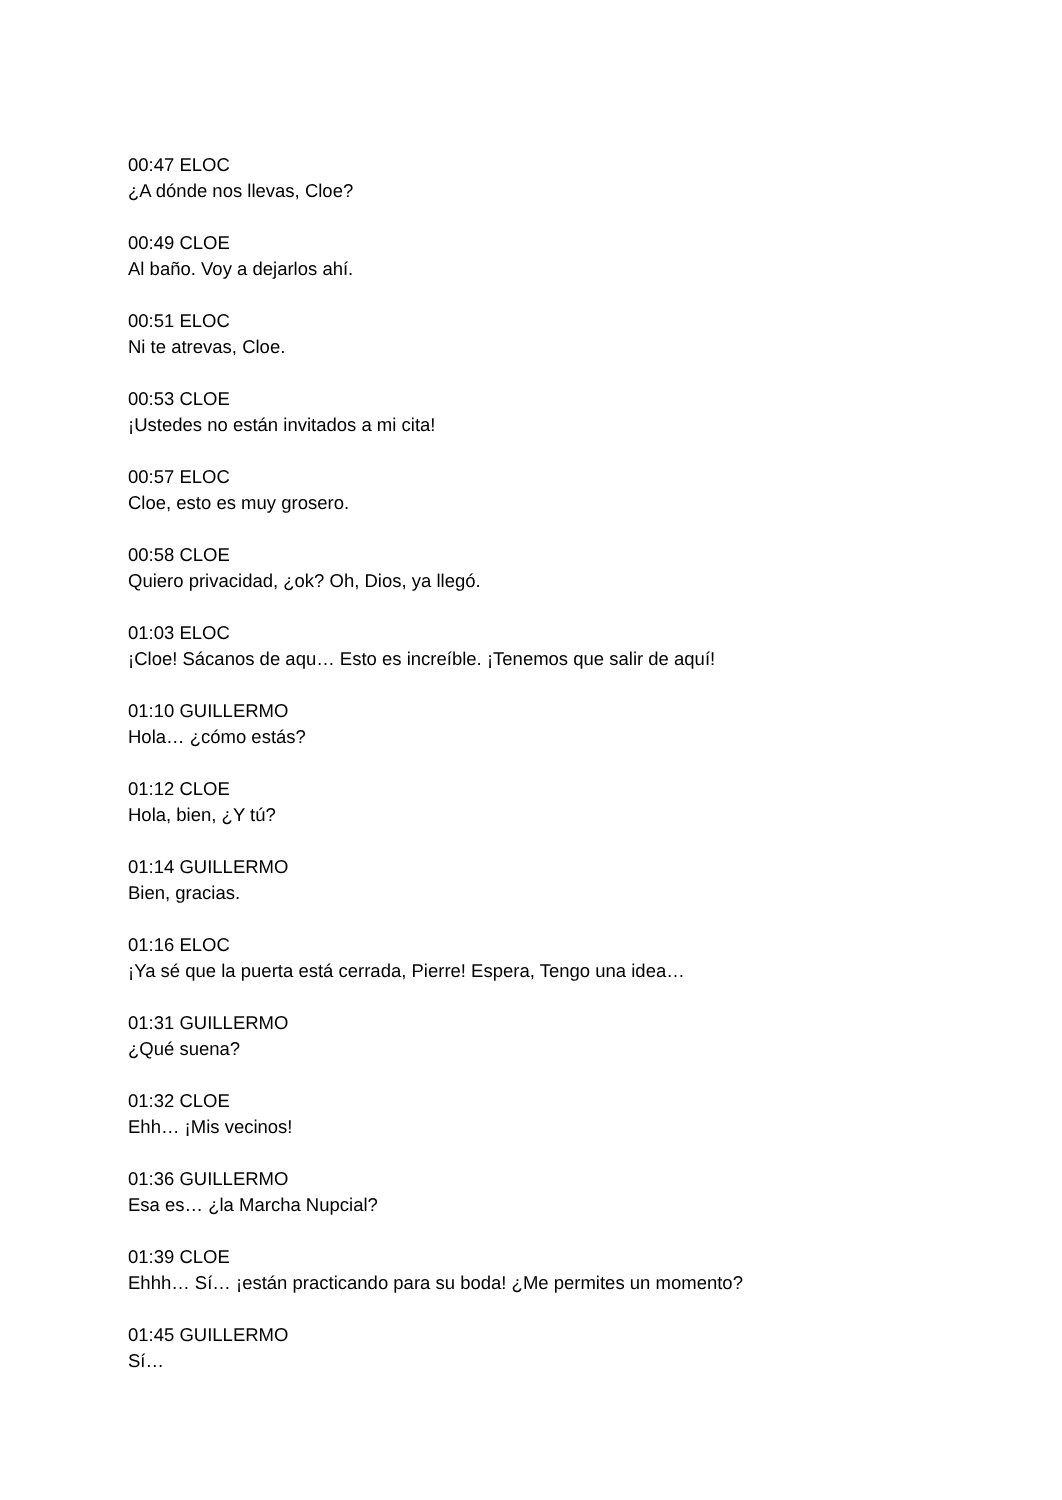00:47 ELOC
¿A dónde nos llevas, Cloe?
00:49 CLOE
Al baño. Voy a dejarlos ahí.
00:51 ELOC
Ni te atrevas, Cloe.
00:53 CLOE
¡Ustedes no están invitados a mi cita!
00:57 ELOC
Cloe, esto es muy grosero.
00:58 CLOE
Quiero privacidad, ¿ok? Oh, Dios, ya llegó.
01:03 ELOC
¡Cloe! Sácanos de aqu… Esto es increíble. ¡Tenemos que salir de aquí!
01:10 GUILLERMO
Hola… ¿cómo estás?
01:12 CLOE
Hola, bien, ¿Y tú?
01:14 GUILLERMO
Bien, gracias.
01:16 ELOC
¡Ya sé que la puerta está cerrada, Pierre! Espera, Tengo una idea…
01:31 GUILLERMO
¿Qué suena?
01:32 CLOE
Ehh… ¡Mis vecinos!
01:36 GUILLERMO
Esa es… ¿la Marcha Nupcial?
01:39 CLOE
Ehhh… Sí… ¡están practicando para su boda! ¿Me permites un momento?
01:45 GUILLERMO
Sí…